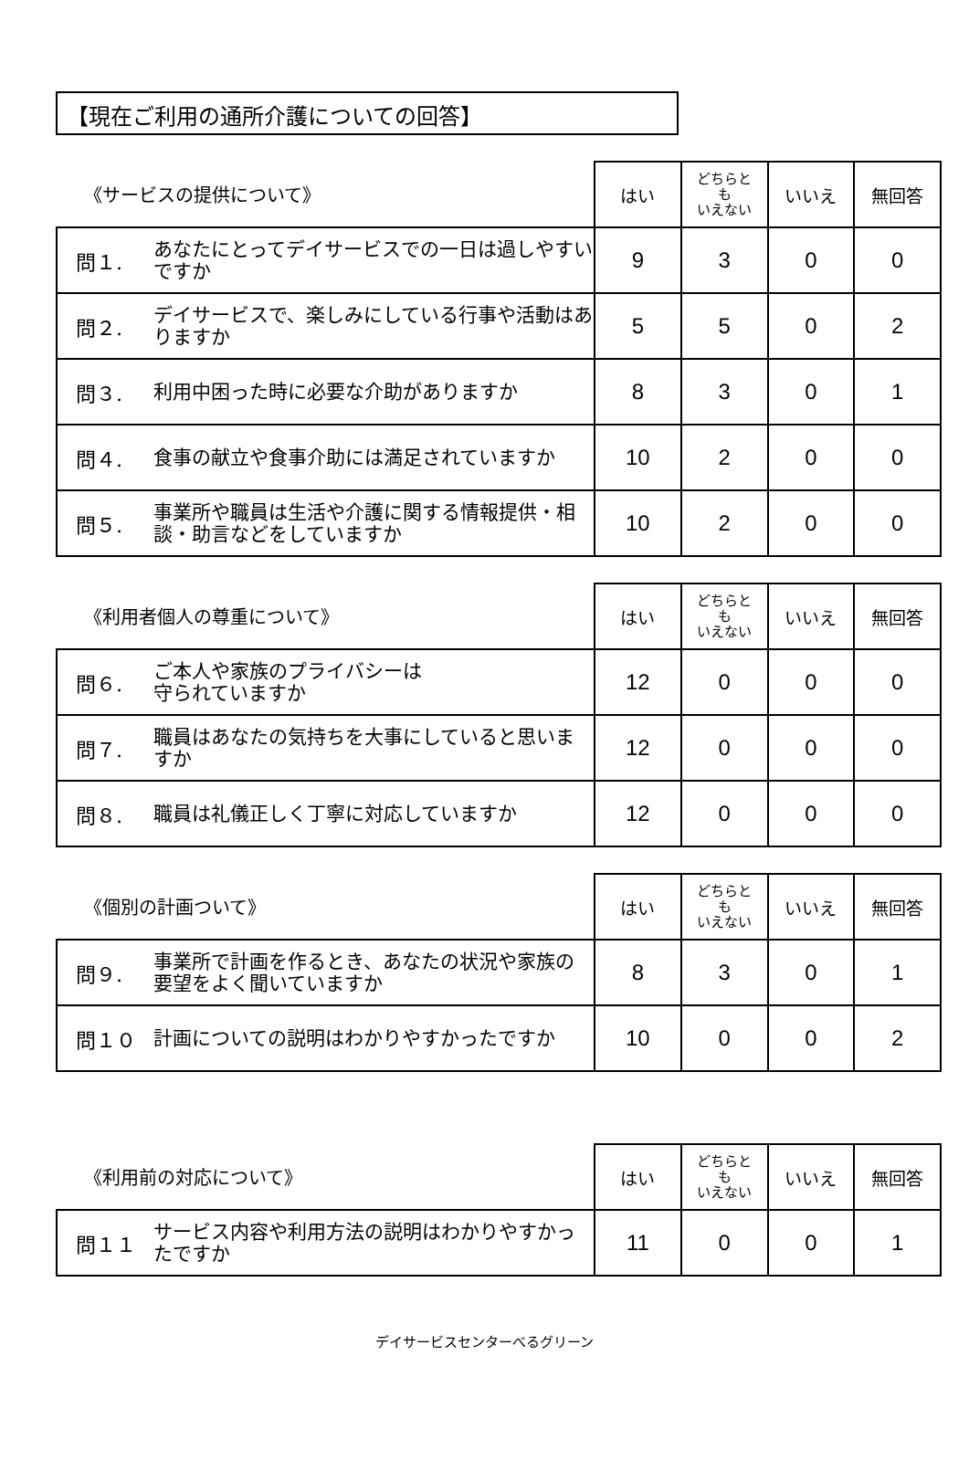【現在ご利用の通所介護についての回答】
| 《サービスの提供について》 | | はい | どちらと も いえない | いいえ | 無回答 |
| 問１. | あなたにとってデイサービスでの一日は過しやすいですか | 9 | 3 | 0 | 0 |
| 問２. | デイサービスで、楽しみにしている行事や活動はありますか | 5 | 5 | 0 | 2 |
| 問３. | 利用中困った時に必要な介助がありますか | 8 | 3 | 0 | 1 |
| 問４. | 食事の献立や食事介助には満足されていますか | 10 | 2 | 0 | 0 |
| 問５. | 事業所や職員は生活や介護に関する情報提供・相談・助言などをしていますか | 10 | 2 | 0 | 0 |
| 《利用者個人の尊重について》 | | はい | どちらと も いえない | いいえ | 無回答 |
| 問６. | ご本人や家族のプライバシーは 守られていますか | 12 | 0 | 0 | 0 |
| 問７. | 職員はあなたの気持ちを大事にしていると思いますか | 12 | 0 | 0 | 0 |
| 問８. | 職員は礼儀正しく丁寧に対応していますか | 12 | 0 | 0 | 0 |
| 《個別の計画ついて》 | | はい | どちらと も いえない | いいえ | 無回答 |
| 問９. | 事業所で計画を作るとき、あなたの状況や家族の要望をよく聞いていますか | 8 | 3 | 0 | 1 |
| 問１０ | 計画についての説明はわかりやすかったですか | 10 | 0 | 0 | 2 |
| 《利用前の対応について》 | | はい | どちらと も いえない | いいえ | 無回答 |
| 問１１ | サービス内容や利用方法の説明はわかりやすかったですか | 11 | 0 | 0 | 1 |
デイサービスセンターべるグリーン